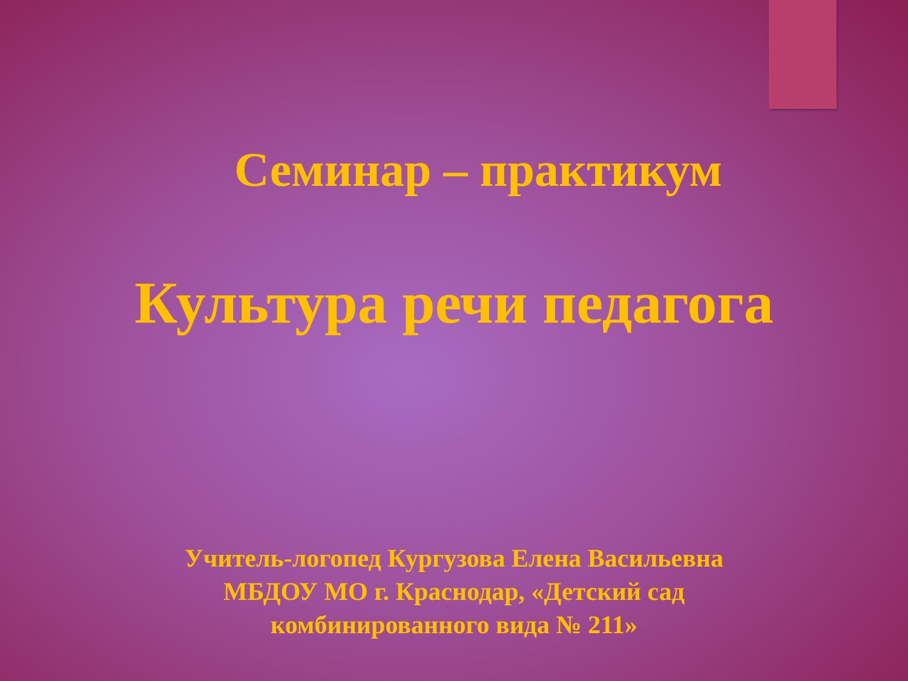Семинар – практикум
Культура речи педагога
Учитель-логопед Кургузова Елена Васильевна
МБДОУ МО г. Краснодар, «Детский сад
комбинированного вида № 211»